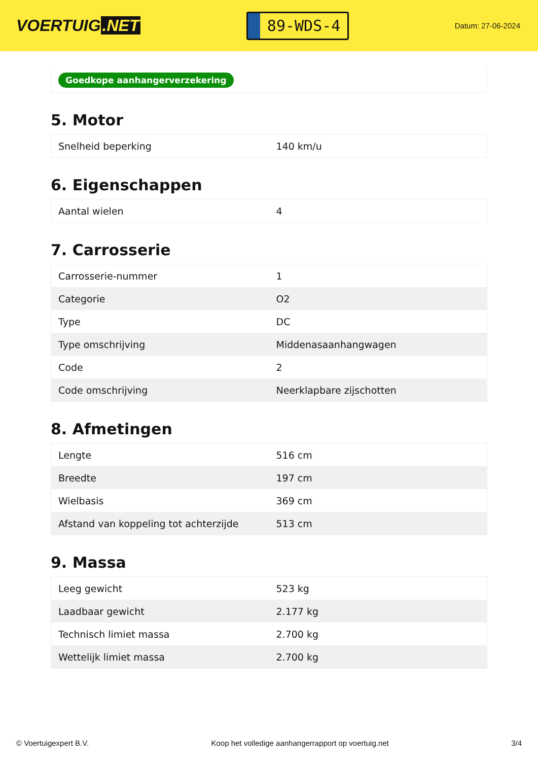VOERTUIG.NET
89-WDS-4
Datum: 27-06-2024
Goedkope aanhangerverzekering
5. Motor
| Snelheid beperking | 140 km/u |
6. Eigenschappen
| Aantal wielen | 4 |
7. Carrosserie
| Carrosserie-nummer | 1 |
| Categorie | O2 |
| Type | DC |
| Type omschrijving | Middenasaanhangwagen |
| Code | 2 |
| Code omschrijving | Neerklapbare zijschotten |
8. Afmetingen
| Lengte | 516 cm |
| Breedte | 197 cm |
| Wielbasis | 369 cm |
| Afstand van koppeling tot achterzijde | 513 cm |
9. Massa
| Leeg gewicht | 523 kg |
| Laadbaar gewicht | 2.177 kg |
| Technisch limiet massa | 2.700 kg |
| Wettelijk limiet massa | 2.700 kg |
© Voertuigexpert B.V. Koop het volledige aanhangerrapport op voertuig.net 3/4